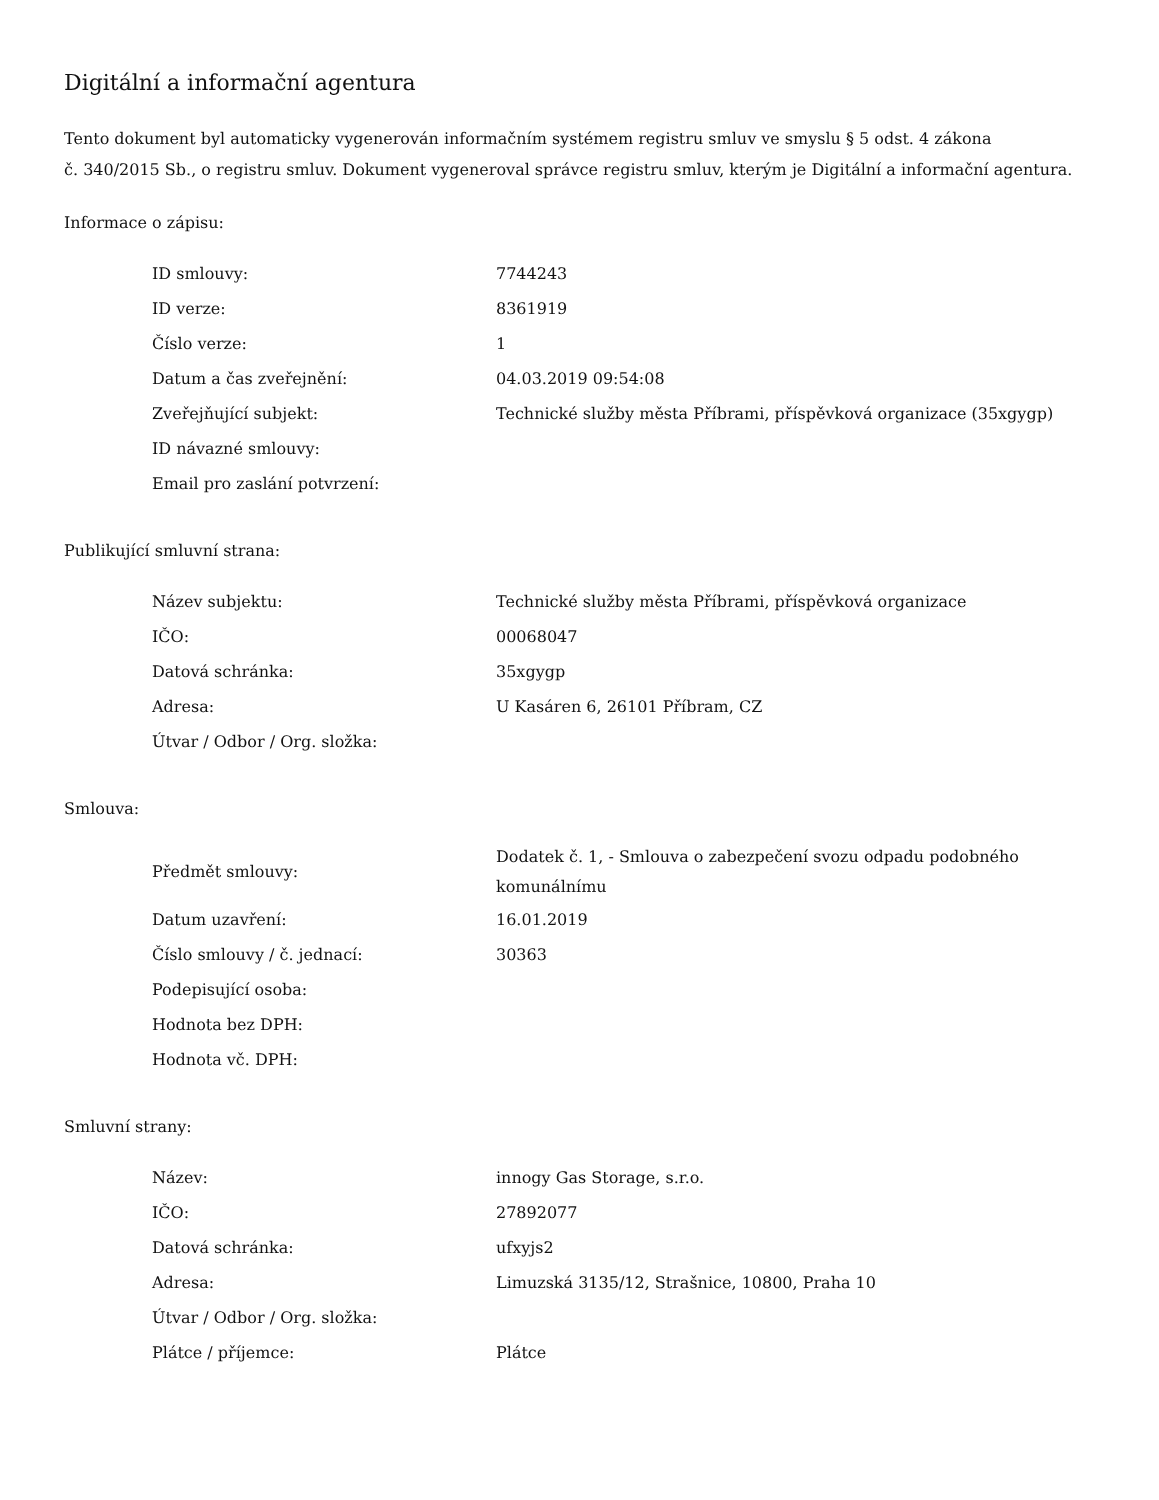Digitální a informační agentura
Tento dokument byl automaticky vygenerován informačním systémem registru smluv ve smyslu § 5 odst. 4 zákona
č. 340/2015 Sb., o registru smluv. Dokument vygeneroval správce registru smluv, kterým je Digitální a informační agentura.
Informace o zápisu:
| ID smlouvy: | 7744243 |
| ID verze: | 8361919 |
| Číslo verze: | 1 |
| Datum a čas zveřejnění: | 04.03.2019 09:54:08 |
| Zveřejňující subjekt: | Technické služby města Příbrami, příspěvková organizace (35xgygp) |
| ID návazné smlouvy: | |
| Email pro zaslání potvrzení: | |
Publikující smluvní strana:
| Název subjektu: | Technické služby města Příbrami, příspěvková organizace |
| IČO: | 00068047 |
| Datová schránka: | 35xgygp |
| Adresa: | U Kasáren 6, 26101 Příbram, CZ |
| Útvar / Odbor / Org. složka: | |
Smlouva:
| Předmět smlouvy: | Dodatek č. 1, - Smlouva o zabezpečení svozu odpadu podobného komunálnímu |
| Datum uzavření: | 16.01.2019 |
| Číslo smlouvy / č. jednací: | 30363 |
| Podepisující osoba: | |
| Hodnota bez DPH: | |
| Hodnota vč. DPH: | |
Smluvní strany:
| Název: | innogy Gas Storage, s.r.o. |
| IČO: | 27892077 |
| Datová schránka: | ufxyjs2 |
| Adresa: | Limuzská 3135/12, Strašnice, 10800, Praha 10 |
| Útvar / Odbor / Org. složka: | |
| Plátce / příjemce: | Plátce |